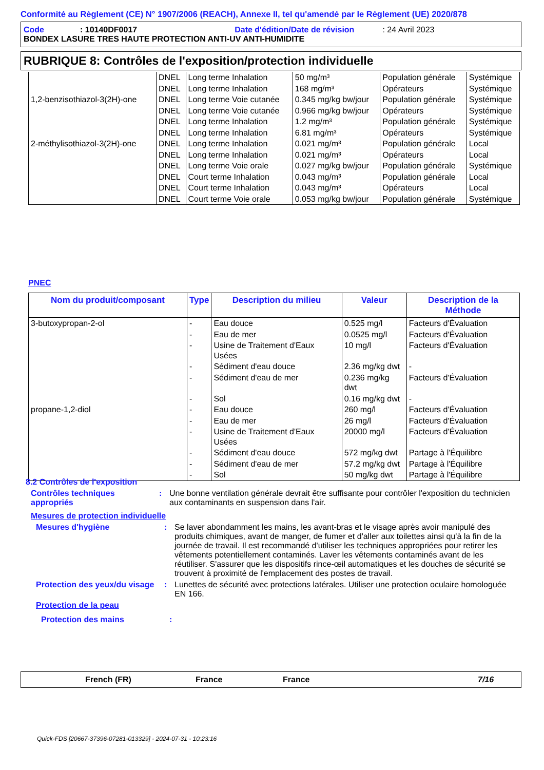Conformité au Règlement (CE) N° 1907/2006 (REACH), Annexe II, tel qu'amendé par le Règlement (UE) 2020/878
Code: 10140DF0017 Date d'édition/Date de révision: 24 Avril 2023
BONDEX LASURE TRES HAUTE PROTECTION ANTI-UV ANTI-HUMIDITE
RUBRIQUE 8: Contrôles de l'exposition/protection individuelle
| | DNEL | Long terme Inhalation | 50 mg/m³ | Population générale | Systémique |
| | DNEL | Long terme Inhalation | 168 mg/m³ | Opérateurs | Systémique |
| 1,2-benzisothiazol-3(2H)-one | DNEL | Long terme Voie cutanée | 0.345 mg/kg bw/jour | Population générale | Systémique |
| | DNEL | Long terme Voie cutanée | 0.966 mg/kg bw/jour | Opérateurs | Systémique |
| | DNEL | Long terme Inhalation | 1.2 mg/m³ | Population générale | Systémique |
| | DNEL | Long terme Inhalation | 6.81 mg/m³ | Opérateurs | Systémique |
| 2-méthylisothiazol-3(2H)-one | DNEL | Long terme Inhalation | 0.021 mg/m³ | Population générale | Local |
| | DNEL | Long terme Inhalation | 0.021 mg/m³ | Opérateurs | Local |
| | DNEL | Long terme Voie orale | 0.027 mg/kg bw/jour | Population générale | Systémique |
| | DNEL | Court terme Inhalation | 0.043 mg/m³ | Population générale | Local |
| | DNEL | Court terme Inhalation | 0.043 mg/m³ | Opérateurs | Local |
| | DNEL | Court terme Voie orale | 0.053 mg/kg bw/jour | Population générale | Systémique |
PNEC
| Nom du produit/composant | Type | Description du milieu | Valeur | Description de la Méthode |
| --- | --- | --- | --- | --- |
| 3-butoxypropan-2-ol | - | Eau douce | 0.525 mg/l | Facteurs d'Évaluation |
| | - | Eau de mer | 0.0525 mg/l | Facteurs d'Évaluation |
| | - | Usine de Traitement d'Eaux Usées | 10 mg/l | Facteurs d'Évaluation |
| | - | Sédiment d'eau douce | 2.36 mg/kg dwt | - |
| | - | Sédiment d'eau de mer | 0.236 mg/kg dwt | Facteurs d'Évaluation |
| | - | Sol | 0.16 mg/kg dwt | - |
| propane-1,2-diol | - | Eau douce | 260 mg/l | Facteurs d'Évaluation |
| | - | Eau de mer | 26 mg/l | Facteurs d'Évaluation |
| | - | Usine de Traitement d'Eaux Usées | 20000 mg/l | Facteurs d'Évaluation |
| | - | Sédiment d'eau douce | 572 mg/kg dwt | Partage à l'Équilibre |
| | - | Sédiment d'eau de mer | 57.2 mg/kg dwt | Partage à l'Équilibre |
| | - | Sol | 50 mg/kg dwt | Partage à l'Équilibre |
8.2 Contrôles de l'exposition
Contrôles techniques appropriés
: Une bonne ventilation générale devrait être suffisante pour contrôler l'exposition du technicien aux contaminants en suspension dans l'air.
Mesures de protection individuelle
Mesures d'hygiène : Se laver abondamment les mains, les avant-bras et le visage après avoir manipulé des produits chimiques, avant de manger, de fumer et d'aller aux toilettes ainsi qu'à la fin de la journée de travail. Il est recommandé d'utiliser les techniques appropriées pour retirer les vêtements potentiellement contaminés. Laver les vêtements contaminés avant de les réutiliser. S'assurer que les dispositifs rince-œil automatiques et les douches de sécurité se trouvent à proximité de l'emplacement des postes de travail.
Protection des yeux/du visage
: Lunettes de sécurité avec protections latérales. Utiliser une protection oculaire homologuée EN 166.
Protection de la peau
Protection des mains :
French (FR) France France 7/16
Quick-FDS [20667-37396-07281-013329] - 2024-07-31 - 10:23:16